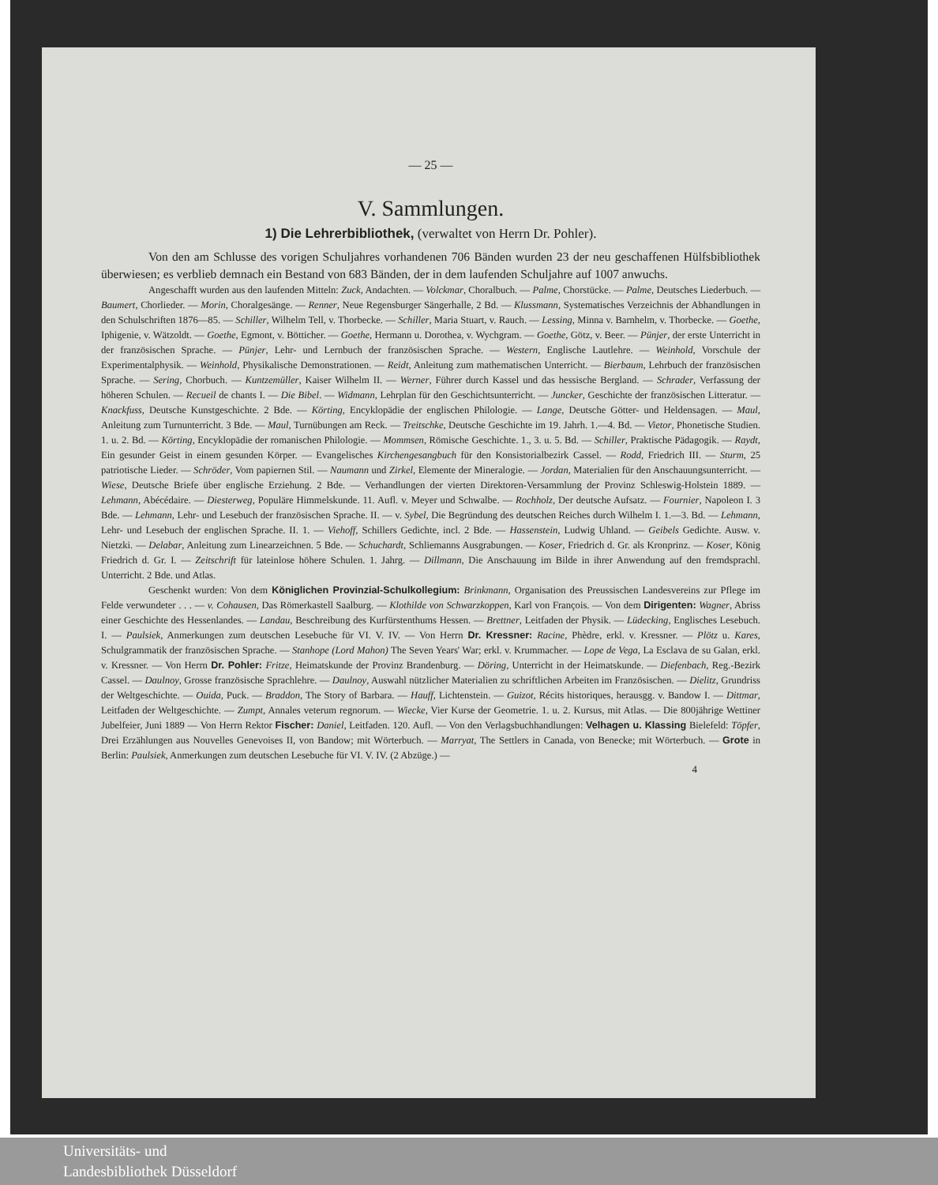— 25 —
V. Sammlungen.
1) Die Lehrerbibliothek, (verwaltet von Herrn Dr. Pohler).
Von den am Schlusse des vorigen Schuljahres vorhandenen 706 Bänden wurden 23 der neu geschaffenen Hülfsbibliothek überwiesen; es verblieb demnach ein Bestand von 683 Bänden, der in dem laufenden Schuljahre auf 1007 anwuchs.
Angeschafft wurden aus den laufenden Mitteln: Zuck, Andachten. — Volckmar, Choralbuch. — Palme, Chorstücke. — Palme, Deutsches Liederbuch. — Baumert, Chorlieder. — Morin, Choralgesänge. — Renner, Neue Regensburger Sängerhalle, 2 Bd. — Klussmann, Systematisches Verzeichnis der Abhandlungen in den Schulschriften 1876—85. — Schiller, Wilhelm Tell, v. Thorbecke. — Schiller, Maria Stuart, v. Rauch. — Lessing, Minna v. Barnhelm, v. Thorbecke. — Goethe, Iphigenie, v. Wätzoldt. — Goethe, Egmont, v. Bötticher. — Goethe, Hermann u. Dorothea, v. Wychgram. — Goethe, Götz, v. Beer. — Pünjer, der erste Unterricht in der französischen Sprache. — Pünjer, Lehr- und Lernbuch der französischen Sprache. — Western, Englische Lautlehre. — Weinhold, Vorschule der Experimentalphysik. — Weinhold, Physikalische Demonstrationen. — Reidt, Anleitung zum mathematischen Unterricht. — Bierbaum, Lehrbuch der französischen Sprache. — Sering, Chorbuch. — Kuntzemüller, Kaiser Wilhelm II. — Werner, Führer durch Kassel und das hessische Bergland. — Schrader, Verfassung der höheren Schulen. — Recueil de chants I. — Die Bibel. — Widmann, Lehrplan für den Geschichtsunterricht. — Juncker, Geschichte der französischen Litteratur. — Knackfuss, Deutsche Kunstgeschichte. 2 Bde. — Körting, Encyklopädie der englischen Philologie. — Lange, Deutsche Götter- und Heldensagen. — Maul, Anleitung zum Turnunterricht. 3 Bde. — Maul, Turnübungen am Reck. — Treitschke, Deutsche Geschichte im 19. Jahrh. 1.—4. Bd. — Vietor, Phonetische Studien. 1. u. 2. Bd. — Körting, Encyklopädie der romanischen Philologie. — Mommsen, Römische Geschichte. 1., 3. u. 5. Bd. — Schiller, Praktische Pädagogik. — Raydt, Ein gesunder Geist in einem gesunden Körper. — Evangelisches Kirchengesangbuch für den Konsistorialbezirk Cassel. — Rodd, Friedrich III. — Sturm, 25 patriotische Lieder. — Schröder, Vom papiernen Stil. — Naumann und Zirkel, Elemente der Mineralogie. — Jordan, Materialien für den Anschauungsunterricht. — Wiese, Deutsche Briefe über englische Erziehung. 2 Bde. — Verhandlungen der vierten Direktoren-Versammlung der Provinz Schleswig-Holstein 1889. — Lehmann, Abécédaire. — Diesterweg, Populäre Himmelskunde. 11. Aufl. v. Meyer und Schwalbe. — Rochholz, Der deutsche Aufsatz. — Fournier, Napoleon I. 3 Bde. — Lehmann, Lehr- und Lesebuch der französischen Sprache. II. — v. Sybel, Die Begründung des deutschen Reiches durch Wilhelm I. 1.—3. Bd. — Lehmann, Lehr- und Lesebuch der englischen Sprache. II. 1. — Viehoff, Schillers Gedichte, incl. 2 Bde. — Hassenstein, Ludwig Uhland. — Geibels Gedichte. Ausw. v. Nietzki. — Delabar, Anleitung zum Linearzeichnen. 5 Bde. — Schuchardt, Schliemanns Ausgrabungen. — Koser, Friedrich d. Gr. als Kronprinz. — Koser, König Friedrich d. Gr. I. — Zeitschrift für lateinlose höhere Schulen. 1. Jahrg. — Dillmann, Die Anschauung im Bilde in ihrer Anwendung auf den fremdsprachl. Unterricht. 2 Bde. und Atlas.
Geschenkt wurden: Von dem Königlichen Provinzial-Schulkollegium: Brinkmann, Organisation des Preussischen Landesvereins zur Pflege im Felde verwundeter . . . — v. Cohausen, Das Römerkastell Saalburg. — Klothilde von Schwarzkoppen, Karl von François. — Von dem Dirigenten: Wagner, Abriss einer Geschichte des Hessenlandes. — Landau, Beschreibung des Kurfürstenthums Hessen. — Brettner, Leitfaden der Physik. — Lüdecking, Englisches Lesebuch. I. — Paulsiek, Anmerkungen zum deutschen Lesebuche für VI. V. IV. — Von Herrn Dr. Kressner: Racine, Phèdre, erkl. v. Kressner. — Plötz u. Kares, Schulgrammatik der französischen Sprache. — Stanhope (Lord Mahon) The Seven Years' War; erkl. v. Krummacher. — Lope de Vega, La Esclava de su Galan, erkl. v. Kressner. — Von Herrn Dr. Pohler: Fritze, Heimatskunde der Provinz Brandenburg. — Döring, Unterricht in der Heimatskunde. — Diefenbach, Reg.-Bezirk Cassel. — Daulnoy, Grosse französische Sprachlehre. — Daulnoy, Auswahl nützlicher Materialien zu schriftlichen Arbeiten im Französischen. — Dielitz, Grundriss der Weltgeschichte. — Ouida, Puck. — Braddon, The Story of Barbara. — Hauff, Lichtenstein. — Guizot, Récits historiques, herausgg. v. Bandow I. — Dittmar, Leitfaden der Weltgeschichte. — Zumpt, Annales veterum regnorum. — Wiecke, Vier Kurse der Geometrie. 1. u. 2. Kursus, mit Atlas. — Die 800jährige Wettiner Jubelfeier, Juni 1889 — Von Herrn Rektor Fischer: Daniel, Leitfaden. 120. Aufl. — Von den Verlagsbuchhandlungen: Velhagen u. Klassing Bielefeld: Töpfer, Drei Erzählungen aus Nouvelles Genevoises II, von Bandow; mit Wörterbuch. — Marryat, The Settlers in Canada, von Benecke; mit Wörterbuch. — Grote in Berlin: Paulsiek, Anmerkungen zum deutschen Lesebuche für VI. V. IV. (2 Abzüge.) —
4
Universitäts- und
Landesbibliothek Düsseldorf